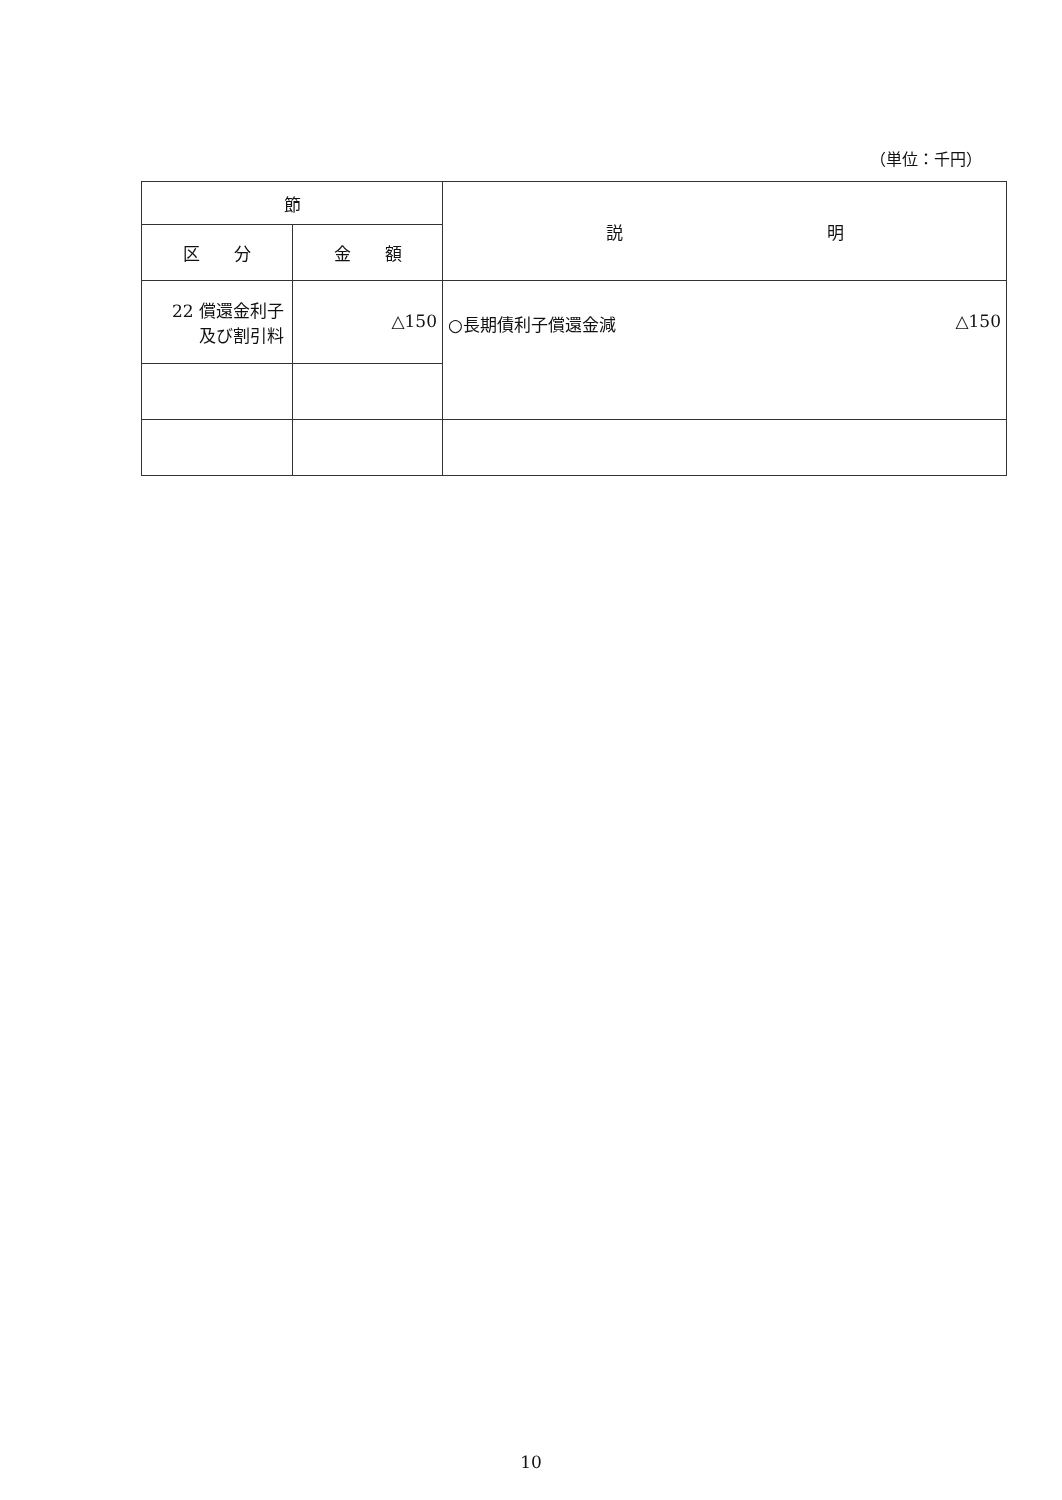（単位：千円）
| 節 | | 説 明 |
| --- | --- | --- |
| 区 分 | 金 額 | |
| 22 償還金利子 及び割引料 | △150 | ○長期債利子償還金減 △150 |
10